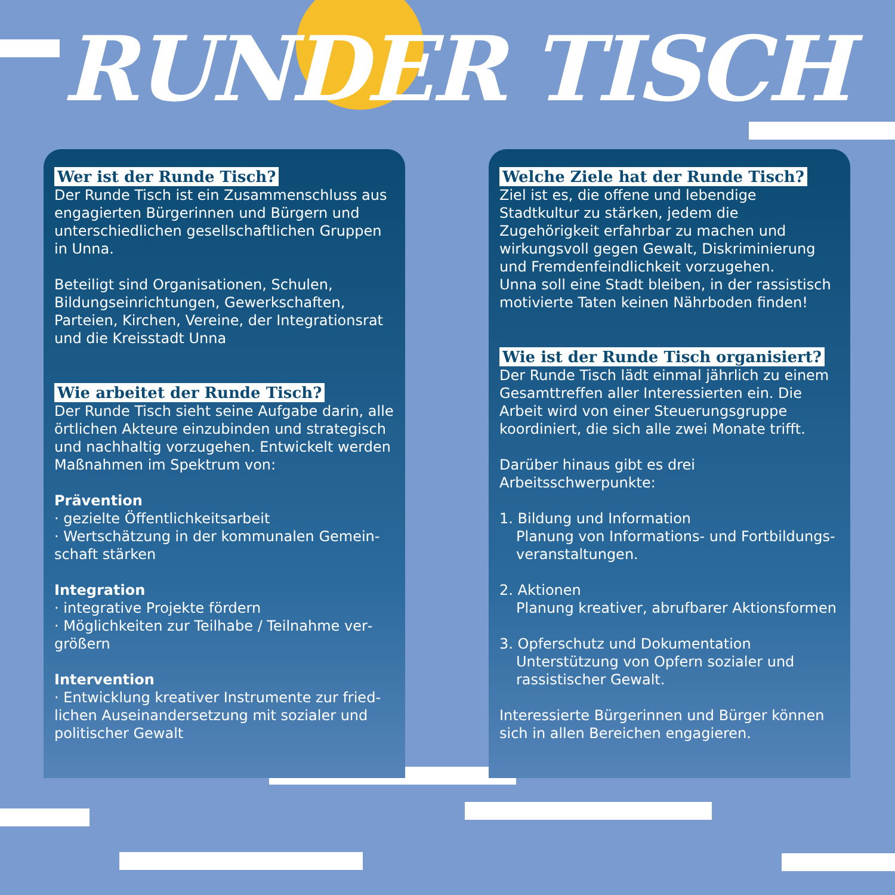RUNDER TISCH
Wer ist der Runde Tisch?
Der Runde Tisch ist ein Zusammenschluss aus engagierten Bürgerinnen und Bürgern und unterschiedlichen gesellschaftlichen Gruppen in Unna.
Beteiligt sind Organisationen, Schulen, Bildungs­einrichtungen, Gewerkschaften, Parteien, Kirchen, Vereine, der Integrationsrat und die Kreisstadt Unna
Wie arbeitet der Runde Tisch?
Der Runde Tisch sieht seine Aufgabe darin, alle örtlichen Akteure einzubinden und strategisch und nachhaltig vorzugehen. Entwickelt werden Maßnahmen im Spektrum von:
Prävention
· gezielte Öffentlichkeitsarbeit
· Wertschätzung in der kommunalen Gemein­schaft stärken
Integration
· integrative Projekte fördern
· Möglichkeiten zur Teilhabe / Teilnahme ver­größern
Intervention
· Entwicklung kreativer Instrumente zur fried­lichen Auseinandersetzung mit sozialer und politischer Gewalt
Welche Ziele hat der Runde Tisch?
Ziel ist es, die offene und lebendige Stadtkultur zu stärken, jedem die Zugehörigkeit erfahrbar zu machen und wirkungsvoll gegen Gewalt, Diskriminierung und Fremdenfeindlichkeit vor­zugehen.
Unna soll eine Stadt bleiben, in der rassistisch motivierte Taten keinen Nährboden finden!
Wie ist der Runde Tisch organisiert?
Der Runde Tisch lädt einmal jährlich zu einem Gesamttreffen aller Interessierten ein. Die Arbeit wird von einer Steuerungsgruppe koordi­niert, die sich alle zwei Monate trifft.
Darüber hinaus gibt es drei Arbeitsschwerpunkte:
1. Bildung und Information
Planung von Informations- und Fortbildungs­veranstaltungen.
2. Aktionen
Planung kreativer, abrufbarer Aktionsformen
3. Opferschutz und Dokumentation
Unterstützung von Opfern sozialer und rassis­tischer Gewalt.
Interessierte Bürgerinnen und Bürger können sich in allen Bereichen engagieren.